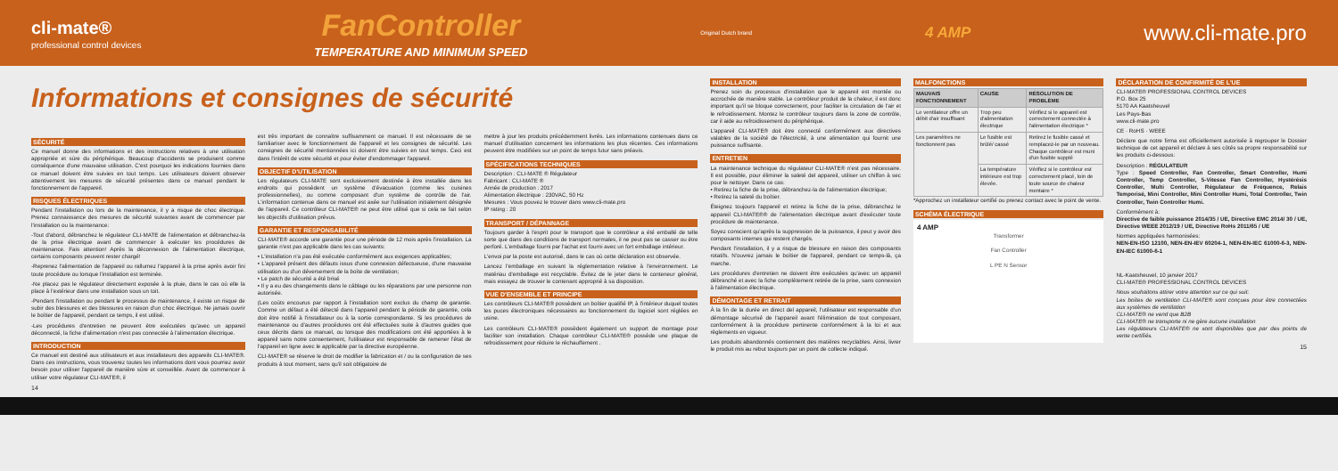cli-mate®
professional control devices
FanController
TEMPERATURE AND MINIMUM SPEED
Original Dutch brand
4 AMP
www.cli-mate.pro
Informations et consignes de sécurité
SÉCURITÉ
Ce manuel donne des informations et des instructions relatives à une utilisation appropriée et sûre du périphérique. Beaucoup d'accidents se produisent comme conséquence d'une mauvaise utilisation. C'est pourquoi les indications fournies dans ce manuel doivent être suivies en tout temps. Les utilisateurs doivent observer attentivement les mesures de sécurité présentes dans ce manuel pendant le fonctionnement de l'appareil.
RISQUES ÉLECTRIQUES
Pendant l'installation ou lors de la maintenance, il y a risque de choc électrique. Prenez connaissance des mesures de sécurité suivantes avant de commencer par l'installation ou la maintenance:
-Tout d'abord, débranchez le régulateur CLI-MATE de l'alimentation et débranchez-la de la prise électrique avant de commencer à exécuter les procédures de maintenance. Fais attention! Après la déconnexion de l'alimentation électrique, certains composants peuvent rester chargé!
-Reprenez l'alimentation de l'appareil ou rallumez l'appareil à la prise après avoir fini toute procédure ou lorsque l'installation est terminée.
-Ne placez pas le régulateur directement exposée à la pluie, dans le cas où elle la place à l'extérieur dans une installation sous un toit.
-Pendant l'installation ou pendant le processus de maintenance, il existe un risque de subir des blessures et des blessures en raison d'un choc électrique. Ne jamais ouvrir le boîtier de l'appareil, pendant ce temps, il est utilisé.
-Les procédures d'entretien ne peuvent être exécutées qu'avec un appareil déconnecté, la fiche d'alimentation n'est pas connectée à l'alimentation électrique.
INTRODUCTION
Ce manuel est destiné aux utilisateurs et aux installateurs des appareils CLI-MATE®. Dans ces instructions, vous trouverez toutes les informations dont vous pourriez avoir besoin pour utiliser l'appareil de manière sûre et conseillée. Avant de commencer à utiliser votre régulateur CLI-MATE®, il
14
est très important de connaître suffisamment ce manuel. Il est nécessaire de se familiariser avec le fonctionnement de l'appareil et les consignes de sécurité. Les consignes de sécurité mentionnées ici doivent être suivies en tout temps. Ceci est dans l'intérêt de votre sécurité et pour éviter d'endommager l'appareil.
OBJECTIF D'UTILISATION
Les régulateurs CLI-MATE sont exclusivement destinée à être installée dans les endroits qui possèdent un système d'évacuation (comme les cuisines professionnelles), ou comme composant d'un système de contrôle de l'air. L'information contenue dans ce manuel est axée sur l'utilisation initialement désignée de l'appareil. Ce contrôleur CLI-MATE® ne peut être utilisé que si cela se fait selon les objectifs d'utilisation prévus.
GARANTIE ET RESPONSABILITÉ
CLI-MATE® accorde une garantie pour une période de 12 mois après l'installation. La garantie n'est pas applicable dans les cas suivants:
• L'installation n'a pas été exécutée conformément aux exigences applicables;
• L'appareil présent des défauts issus d'une connexion défectueuse, d'une mauvaise utilisation ou d'un déversement de la boîte de ventilation;
• Le patch de sécurité a été brisé
• Il y a eu des changements dans le câblage ou les réparations par une personne non autorisée.
(Les coûts encourus par rapport à l'installation sont exclus du champ de garantie. Comme un défaut a été détecté dans l'appareil pendant la période de garantie, cela doit être notifié à l'installateur ou à la sortie correspondante. Si les procédures de maintenance ou d'autres procédures ont été effectuées suite à d'autres guides que ceux décrits dans ce manuel, ou lorsque des modifications ont été apportées à le appareil sans notre consentement, l'utilisateur est responsable de ramener l'état de l'appareil en ligne avec le applicable par la directive européenne.
CLI-MATE® se réserve le droit de modifier la fabrication et / ou la configuration de ses produits à tout moment, sans qu'il soit obligatoire de
mettre à jour les produits précédemment livrés. Les informations contenues dans ce manuel d'utilisation concernent les informations les plus récentes. Ces informations peuvent être modifiées sur un point de temps futur sans préavis.
SPÉCIFICATIONS TECHNIQUES
Description : CLI-MATE ® Régulateur
Fabricant : CLI-MATE ®
Année de production : 2017
Alimentation électrique : 230VAC, 50 Hz
Mesures : Vous pouvez le trouver dans www.cli-mate.pro
IP rating : 20
TRANSPORT / DÉPANNAGE
Toujours garder à l'esprit pour le transport que le contrôleur a été emballé de telle sorte que dans des conditions de transport normales, il ne peut pas se casser ou être perforé. L'emballage fourni par l'achat est fourni avec un fort emballage intérieur.
L'envoi par la poste est autorisé, dans le cas où cette déclaration est observée.
Lancez l'emballage en suivant la réglementation relative à l'environnement. Le matériau d'emballage est recyclable. Évitez de le jeter dans le conteneur général, mais essayez de trouver le contenant approprié à sa disposition.
VUE D'ENSEMBLE ET PRINCIPE
Les contrôleurs CLI-MATE® possèdent un boîtier qualifié IP, à l'intérieur duquel toutes les puces électroniques nécessaires au fonctionnement du logiciel sont réglées en usine.
Les contrôleurs CLI-MATE® possèdent également un support de montage pour faciliter son installation. Chaque contrôleur CLI-MATE® possède une plaque de refroidissement pour réduire le réchauffement .
INSTALLATION
Prenez soin du processus d'installation que le appareil est montée ou accrochée de manière stable. Le contrôleur produit de la chaleur, il est donc important qu'il se bloque correctement, pour faciliter la circulation de l'air et le refroidissement. Montez le contrôleur toujours dans la zone de contrôle, car il aide au refroidissement du périphérique.
L'appareil CLI-MATE® doit être connecté conformément aux directives valables de la société de l'électricité, à une alimentation qui fournit une puissance suffisante.
ENTRETIEN
La maintenance technique du régulateur CLI-MATE® n'est pas nécessaire. Il est possible, pour éliminer la saleté del appareil, utiliser un chiffon à sec pour le nettoyer. Dans ce cas:
• Retirez la fiche de la prise, débranchez-la de l'alimentation électrique;
• Retirez la saleté du boîtier.
Éteignez toujours l'appareil et retirez la fiche de la prise, débranchez le appareil CLI-MATE®® de l'alimentation électrique avant d'exécuter toute procédure de maintenance.
Soyez conscient qu'après la suppression de la puissance, il peut y avoir des composants internes qui restent chargés.
Pendant l'installation, il y a risque de blessure en raison des composants rotatifs. N'ouvrez jamais le boîtier de l'appareil, pendant ce temps-là, ça marche.
Les procédures d'entretien ne doivent être exécutées qu'avec un appareil débranché et avec la fiche complètement retirée de la prise, sans connexion à l'alimentation électrique.
DÉMONTAGE ET RETRAIT
À la fin de la durée en direct del appareil, l'utilisateur est responsable d'un démontage sécurisé de l'appareil avant l'élimination de tout composant, conformément à la procédure pertinente conformément à la loi et aux règlements en vigueur.
Les produits abandonnés contiennent des matières recyclables. Ainsi, livrer le produit mis au rebut toujours par un point de collecte indiqué.
MALFONCTIONS
| MAUVAIS FONCTIONNEMENT | CAUSE | RÉSOLUTION DE PROBLÈME |
| --- | --- | --- |
| Le ventilateur offre un débit d'air insuffisant | Trop peu d'alimentation électrique | Vérifiez si le appareil est correctement connectée à l'alimentation électrique * |
| Les paramètres ne fonctionnent pas | Le fusible est brûlé/ cassé | Retirez le fusible cassé et remplacez-le par un nouveau. Chaque contrôleur est muni d'un fusible supplé |
| | La température intérieure est trop élevée. | Vérifiez si le contrôleur est correctement placé, loin de toute source de chaleur mentaire * |
*Approchez un installateur certifié ou prenez contact avec le point de vente.
SCHÉMA ÉLECTRIQUE
4 AMP
Transformer
Fan Controller
L PE N Sensor
DÉCLARATION DE CONFIRMITÉ DE L'UE
CLI-MATE® PROFESSIONAL CONTROL DEVICES
P.O. Box 25
5170 AA Kaatsheuvel
Les Pays-Bas
www.cli-mate.pro
CE · RoHS · WEEE
Déclare que notre firma est officiellement autorisée à regrouper le Dossier technique de cet appareil et déclare à ses côtés sa propre responsabilité sur les produits ci-dessous:
Description : RÉGULATEUR
Type : Speed Controller, Fan Controller, Smart Controller, Humi Controller, Temp Controller, 5-Vitesse Fan Controller, Hystérésis Controller, Multi Controller, Régulateur de Fréquence, Relais Temporisé, Mini Controller, Mini Controller Humi, Total Controller, Twin Controller, Twin Controller Humi.
Conformément à:
Directive de faible puissance 2014/35 / UE, Directive EMC 2014/ 30 / UE, Directive WEEE 2012/19 / UE, Directive RoHs 2011/65 / UE
Normes appliquées harmonisées:
NEN-EN-ISO 12100, NEN-EN-IEV 60204-1, NEN-EN-IEC 61000-6-3, NEN-EN-IEC 61000-6-1
NL-Kaatsheuvel, 10 janvier 2017
CLI-MATE® PROFESSIONAL CONTROL DEVICES
Nous souhaitons attirer votre attention sur ce qui suit:
Les boîtes de ventilation CLI-MATE® sont conçues pour être connectées aux systèmes de ventilation
CLI-MATE® ne vend que B2B
CLI-MATE® ne transporte ni ne gère aucune installation
Les régulateurs CLI-MATE® ne sont disponibles que par des points de vente certifiés.
15